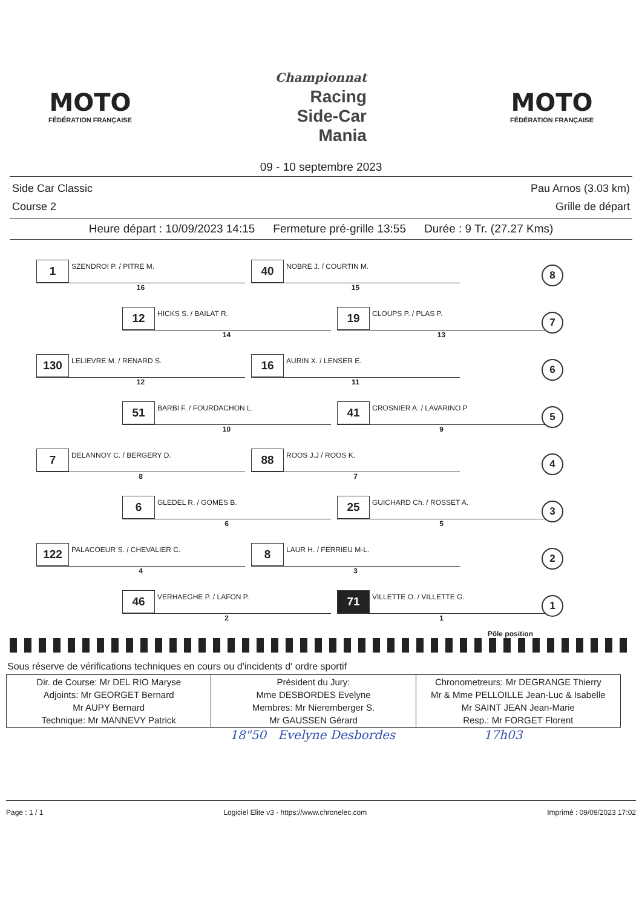MOTO
FÉDÉRATION FRANÇAISE
Championnat
Racing
Side-Car
Mania
MOTO
FÉDÉRATION FRANÇAISE
09 - 10 septembre 2023
Side Car Classic
Course 2
Pau Arnos (3.03 km)
Grille de départ
Heure départ : 10/09/2023 14:15 Fermeture pré-grille 13:55 Durée : 9 Tr. (27.27 Kms)
1
SZENDROI P. / PITRE M.
16
40
NOBRE J. / COURTIN M.
15
8
12
HICKS S. / BAILAT R.
14
19
CLOUPS P. / PLAS P.
13
7
130
LELIEVRE M. / RENARD S.
12
16
AURIN X. / LENSER E.
11
6
51
BARBI F. / FOURDACHON L.
10
41
CROSNIER A. / LAVARINO P
9
5
7
DELANNOY C. / BERGERY D.
8
88
ROOS J.J / ROOS K.
7
4
6
GLEDEL R. / GOMES B.
6
25
GUICHARD Ch. / ROSSET A.
5
3
122
PALACOEUR S. / CHEVALIER C.
4
8
LAUR H. / FERRIEU M-L.
3
2
46
VERHAEGHE P. / LAFON P.
2
71
VILLETTE O. / VILLETTE G.
1
1
Pôle position
Sous réserve de vérifications techniques en cours ou d'incidents d' ordre sportif
| Dir. de Course: Mr DEL RIO Maryse Adjoints: Mr GEORGET Bernard Mr AUPY Bernard Technique: Mr MANNEVY Patrick | Président du Jury: Mme DESBORDES Evelyne Membres: Mr Nieremberger S. Mr GAUSSEN Gérard | Chronometreurs: Mr DEGRANGE Thierry Mr & Mme PELLOILLE Jean-Luc & Isabelle Mr SAINT JEAN Jean-Marie Resp.: Mr FORGET Florent |
18"50 Evelyne Desbordes 17h03
Page : 1 / 1 Logiciel Elite v3 - https://www.chronelec.com Imprimé : 09/09/2023 17:02